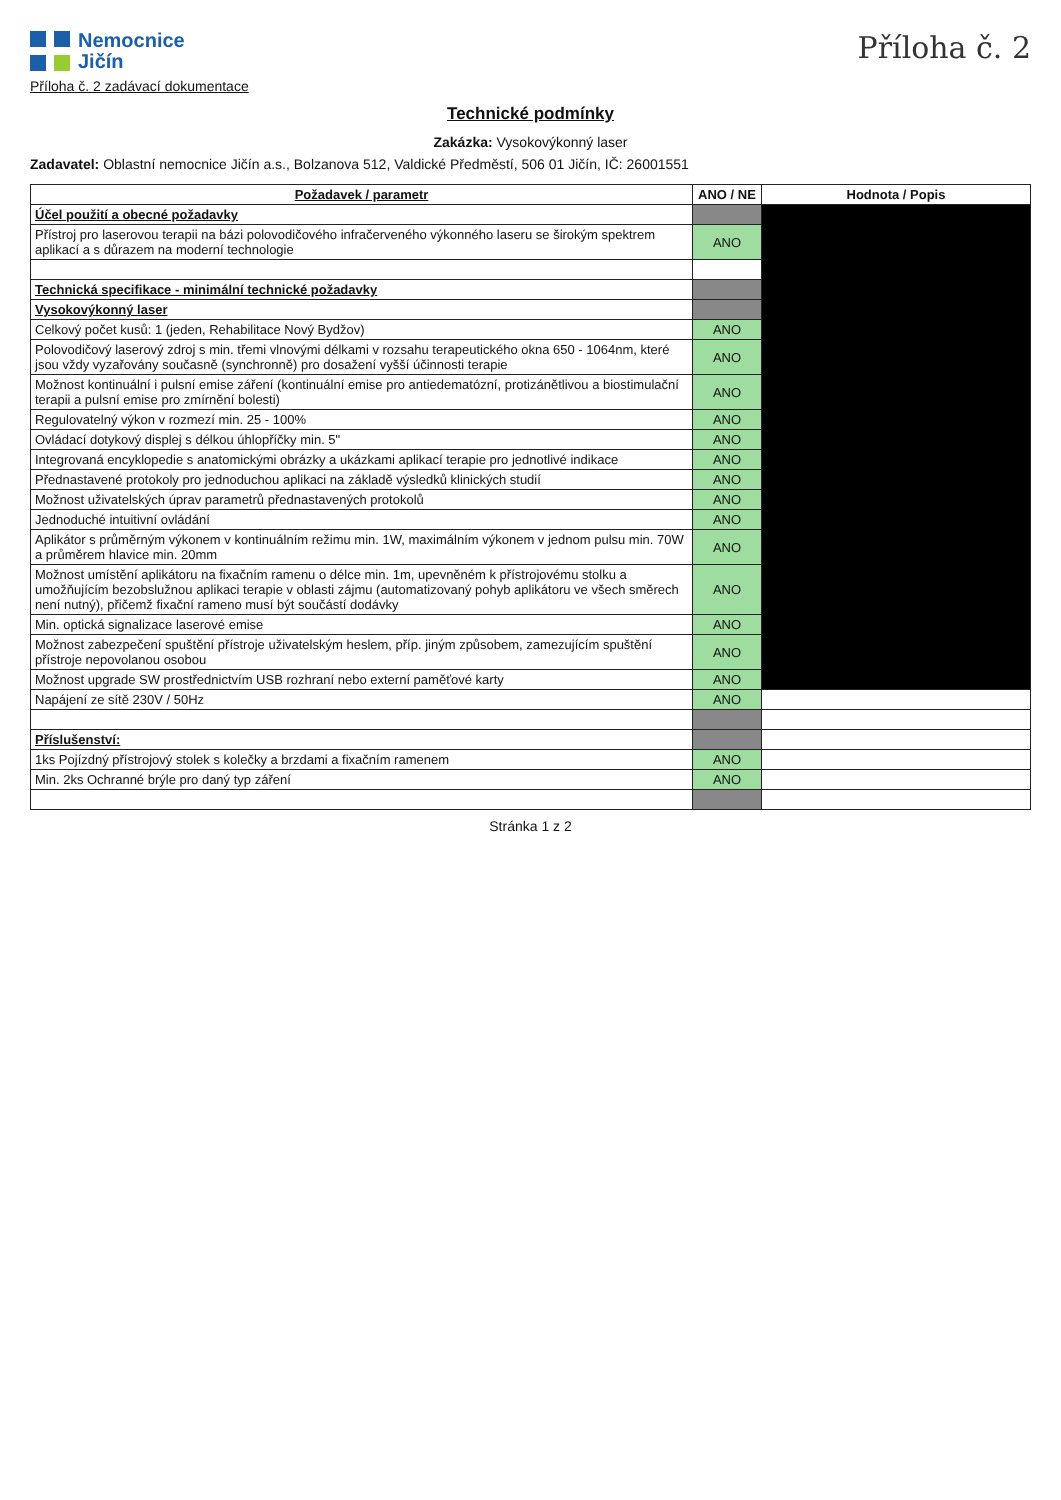Nemocnice
Jičín
Příloha č. 2
Příloha č. 2 zadávací dokumentace
Technické podmínky
Zakázka: Vysokovýkonný laser
Zadavatel: Oblastní nemocnice Jičín a.s., Bolzanova 512, Valdické Předměstí, 506 01 Jičín, IČ: 26001551
| Požadavek / parametr | ANO / NE | Hodnota / Popis |
| --- | --- | --- |
| Účel použití a obecné požadavky | | |
| Přístroj pro laserovou terapii na bázi polovodičového infračerveného výkonného laseru se širokým spektrem aplikací a s důrazem na moderní technologie | ANO | |
| Technická specifikace - minimální technické požadavky | | |
| Vysokovýkonný laser | | |
| Celkový počet kusů: 1 (jeden, Rehabilitace Nový Bydžov) | ANO | |
| Polovodičový laserový zdroj s min. třemi vlnovými délkami v rozsahu terapeutického okna 650 - 1064nm, které jsou vždy vyzařovány současně (synchronně) pro dosažení vyšší účinnosti terapie | ANO | |
| Možnost kontinuální i pulsní emise záření (kontinuální emise pro antiedematózní, protizánětlivou a biostimulační terapii a pulsní emise pro zmírnění bolesti) | ANO | |
| Regulovatelný výkon v rozmezí min. 25 - 100% | ANO | |
| Ovládací dotykový displej s délkou úhlopříčky min. 5" | ANO | |
| Integrovaná encyklopedie s anatomickými obrázky a ukázkami aplikací terapie pro jednotlivé indikace | ANO | |
| Přednastavené protokoly pro jednoduchou aplikaci na základě výsledků klinických studií | ANO | |
| Možnost uživatelských úprav parametrů přednastavených protokolů | ANO | |
| Jednoduché intuitivní ovládání | ANO | |
| Aplikátor s průměrným výkonem v kontinuálním režimu min. 1W, maximálním výkonem v jednom pulsu min. 70W a průměrem hlavice min. 20mm | ANO | |
| Možnost umístění aplikátoru na fixačním ramenu o délce min. 1m, upevněném k přístrojovému stolku a umožňujícím bezobslužnou aplikaci terapie v oblasti zájmu (automatizovaný pohyb aplikátoru ve všech směrech není nutný), přičemž fixační rameno musí být součástí dodávky | ANO | |
| Min. optická signalizace laserové emise | ANO | |
| Možnost zabezpečení spuštění přístroje uživatelským heslem, příp. jiným způsobem, zamezujícím spuštění přístroje nepovolanou osobou | ANO | |
| Možnost upgrade SW prostřednictvím USB rozhraní nebo externí paměťové karty | ANO | |
| Napájení ze sítě 230V / 50Hz | ANO | |
| Příslušenství: | | |
| 1ks Pojízdný přístrojový stolek s kolečky a brzdami a fixačním ramenem | ANO | |
| Min. 2ks Ochranné brýle pro daný typ záření | ANO | |
Stránka 1 z 2